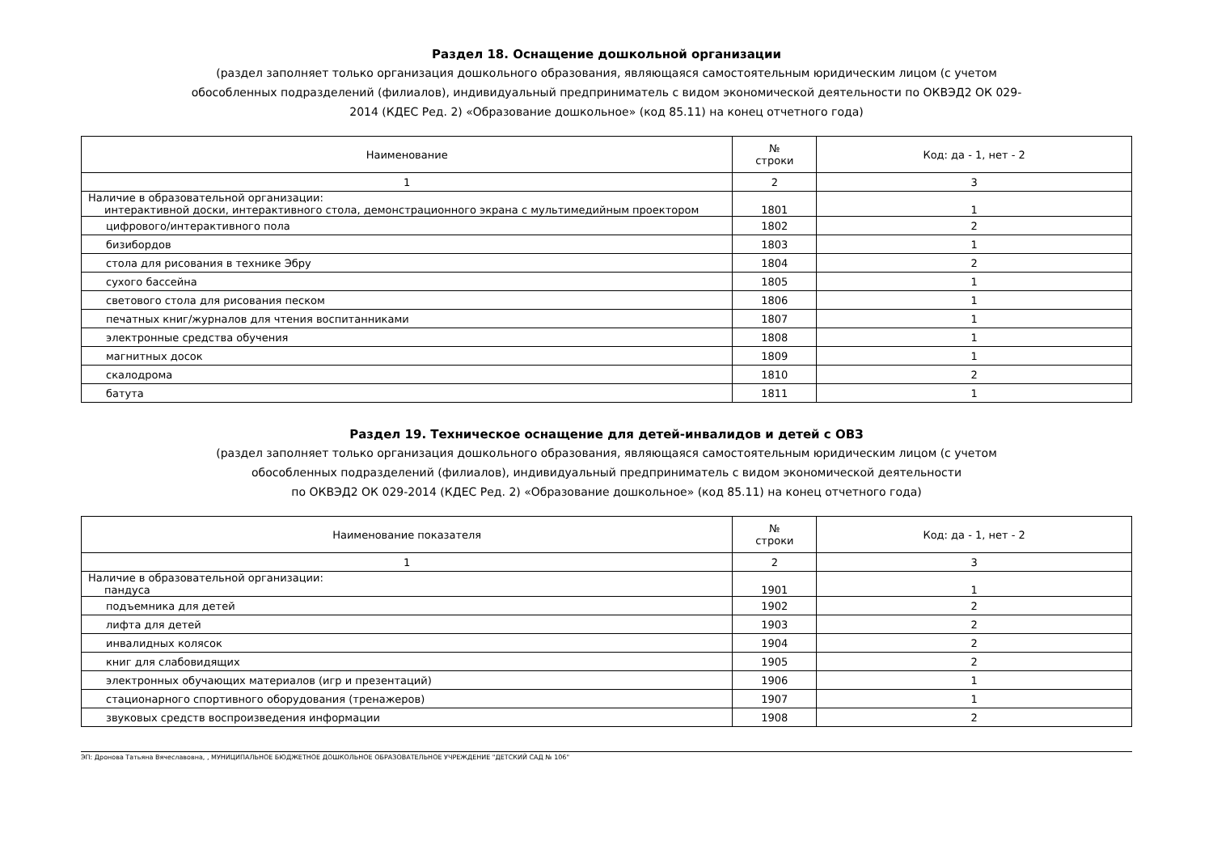Раздел 18. Оснащение дошкольной организации
(раздел заполняет только организация дошкольного образования, являющаяся самостоятельным юридическим лицом (с учетом
обособленных подразделений (филиалов), индивидуальный предприниматель с видом экономической деятельности по ОКВЭД2 ОК 029-
2014 (КДЕС Ред. 2) «Образование дошкольное» (код 85.11) на конец отчетного года)
| Наименование | № строки | Код: да - 1, нет - 2 |
| --- | --- | --- |
| 1 | 2 | 3 |
| Наличие в образовательной организации: интерактивной доски, интерактивного стола, демонстрационного экрана с мультимедийным проектором | 1801 | 1 |
| цифрового/интерактивного пола | 1802 | 2 |
| бизибордов | 1803 | 1 |
| стола для рисования в технике Эбру | 1804 | 2 |
| сухого бассейна | 1805 | 1 |
| светового стола для рисования песком | 1806 | 1 |
| печатных книг/журналов для чтения воспитанниками | 1807 | 1 |
| электронные средства обучения | 1808 | 1 |
| магнитных досок | 1809 | 1 |
| скалодрома | 1810 | 2 |
| батута | 1811 | 1 |
Раздел 19. Техническое оснащение для детей-инвалидов и детей с ОВЗ
(раздел заполняет только организация дошкольного образования, являющаяся самостоятельным юридическим лицом (с учетом
обособленных подразделений (филиалов), индивидуальный предприниматель с видом экономической деятельности
по ОКВЭД2 ОК 029-2014 (КДЕС Ред. 2) «Образование дошкольное» (код 85.11) на конец отчетного года)
| Наименование показателя | № строки | Код: да - 1, нет - 2 |
| --- | --- | --- |
| 1 | 2 | 3 |
| Наличие в образовательной организации: пандуса | 1901 | 1 |
| подъемника для детей | 1902 | 2 |
| лифта для детей | 1903 | 2 |
| инвалидных колясок | 1904 | 2 |
| книг для слабовидящих | 1905 | 2 |
| электронных обучающих материалов (игр и презентаций) | 1906 | 1 |
| стационарного спортивного оборудования (тренажеров) | 1907 | 1 |
| звуковых средств воспроизведения информации | 1908 | 2 |
ЭП: Дронова Татьяна Вячеславовна, , МУНИЦИПАЛЬНОЕ БЮДЖЕТНОЕ ДОШКОЛЬНОЕ ОБРАЗОВАТЕЛЬНОЕ УЧРЕЖДЕНИЕ "ДЕТСКИЙ САД № 106"